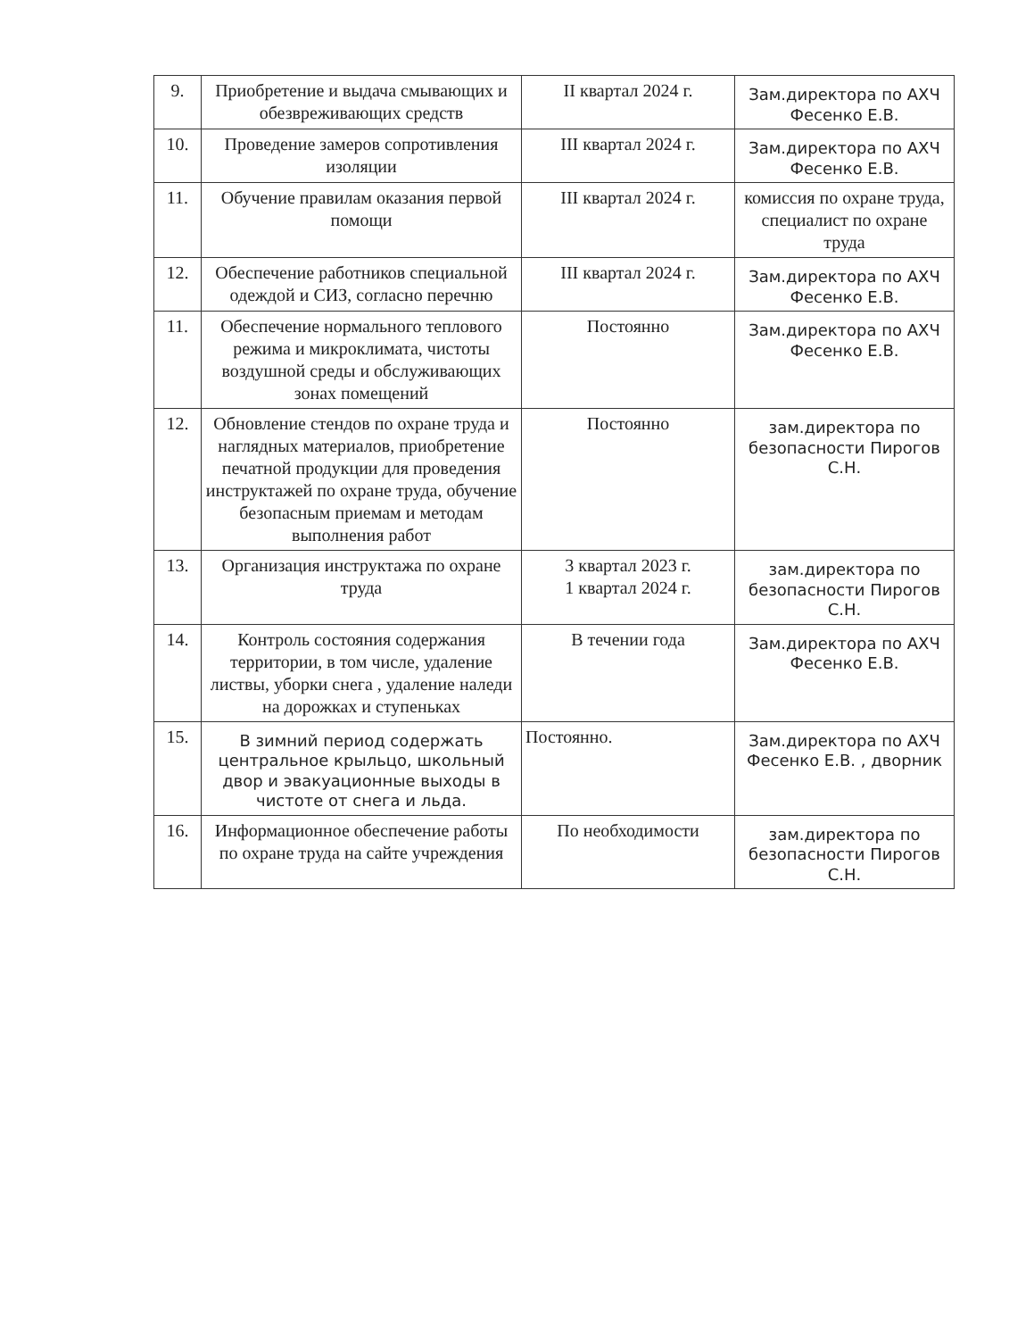| 9. | Приобретение и выдача смывающих и обезвреживающих средств | II квартал 2024 г. | Зам.директора по АХЧ Фесенко Е.В. |
| 10. | Проведение замеров сопротивления изоляции | III квартал 2024 г. | Зам.директора по АХЧ Фесенко Е.В. |
| 11. | Обучение правилам оказания первой помощи | III квартал 2024 г. | комиссия по охране труда, специалист по охране труда |
| 12. | Обеспечение работников специальной одеждой и СИЗ, согласно перечню | III квартал 2024 г. | Зам.директора по АХЧ Фесенко Е.В. |
| 11. | Обеспечение нормального теплового режима и микроклимата, чистоты воздушной среды и обслуживающих зонах помещений | Постоянно | Зам.директора по АХЧ Фесенко Е.В. |
| 12. | Обновление стендов по охране труда и наглядных материалов, приобретение печатной продукции для проведения инструктажей по охране труда, обучение безопасным приемам и методам выполнения работ | Постоянно | зам.директора по безопасности Пирогов С.Н. |
| 13. | Организация инструктажа по охране труда | 3 квартал 2023 г. 1 квартал 2024 г. | зам.директора по безопасности Пирогов С.Н. |
| 14. | Контроль состояния содержания территории, в том числе, удаление листвы, уборки снега , удаление наледи на дорожках и ступеньках | В течении года | Зам.директора по АХЧ Фесенко Е.В. |
| 15. | В зимний период содержать центральное крыльцо, школьный двор и эвакуационные выходы в чистоте от снега и льда. | Постоянно. | Зам.директора по АХЧ Фесенко Е.В. , дворник |
| 16. | Информационное обеспечение работы по охране труда на сайте учреждения | По необходимости | зам.директора по безопасности Пирогов С.Н. |